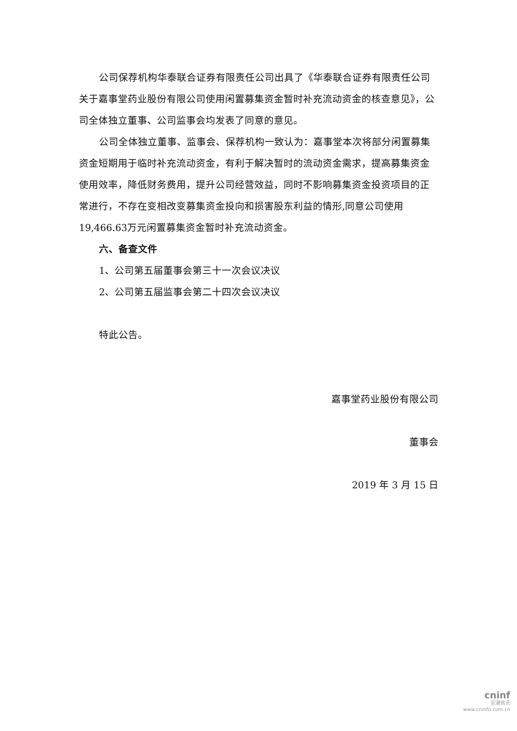公司保荐机构华泰联合证券有限责任公司出具了《华泰联合证券有限责任公司关于嘉事堂药业股份有限公司使用闲置募集资金暂时补充流动资金的核查意见》，公司全体独立董事、公司监事会均发表了同意的意见。
公司全体独立董事、监事会、保荐机构一致认为：嘉事堂本次将部分闲置募集资金短期用于临时补充流动资金，有利于解决暂时的流动资金需求，提高募集资金使用效率，降低财务费用，提升公司经营效益，同时不影响募集资金投资项目的正常进行，不存在变相改变募集资金投向和损害股东利益的情形,同意公司使用19,466.63万元闲置募集资金暂时补充流动资金。
六、备查文件
1、公司第五届董事会第三十一次会议决议
2、公司第五届监事会第二十四次会议决议
特此公告。
嘉事堂药业股份有限公司
董事会
2019 年 3 月 15 日
cninf
巨潮资讯
www.cninfo.com.cn